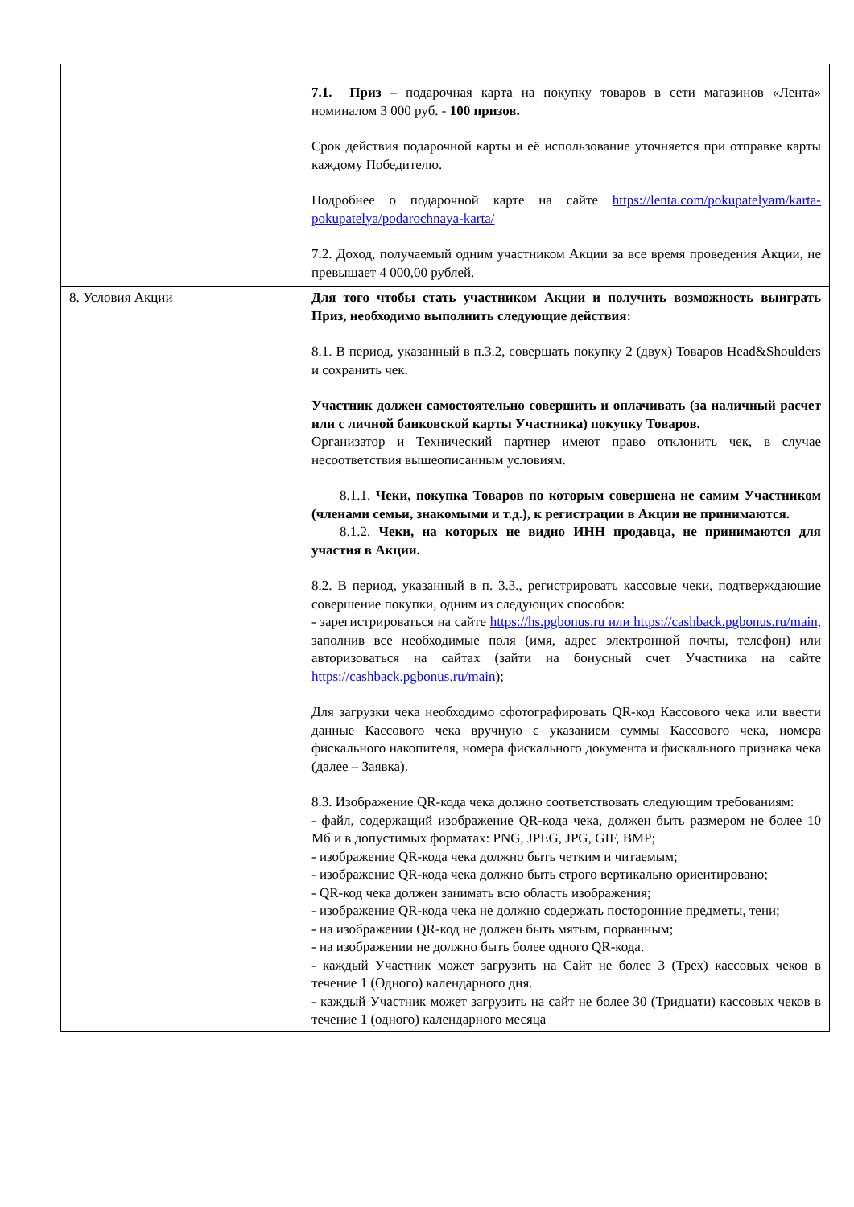| | 7.1. Приз – подарочная карта на покупку товаров в сети магазинов «Лента» номиналом 3 000 руб. - 100 призов. Срок действия подарочной карты и её использование уточняется при отправке карты каждому Победителю. Подробнее о подарочной карте на сайте https://lenta.com/pokupatelyam/karta-pokupatelya/podarochnaya-karta/ 7.2. Доход, получаемый одним участником Акции за все время проведения Акции, не превышает 4 000,00 рублей. |
| 8. Условия Акции | Для того чтобы стать участником Акции и получить возможность выиграть Приз, необходимо выполнить следующие действия: 8.1. В период, указанный в п.3.2, совершать покупку 2 (двух) Товаров Head&Shoulders и сохранить чек. Участник должен самостоятельно совершить и оплачивать (за наличный расчет или с личной банковской карты Участника) покупку Товаров. Организатор и Технический партнер имеют право отклонить чек, в случае несоответствия вышеописанным условиям. 8.1.1. Чеки, покупка Товаров по которым совершена не самим Участником (членами семьи, знакомыми и т.д.), к регистрации в Акции не принимаются. 8.1.2. Чеки, на которых не видно ИНН продавца, не принимаются для участия в Акции. 8.2. В период, указанный в п. 3.3., регистрировать кассовые чеки, подтверждающие совершение покупки, одним из следующих способов: - зарегистрироваться на сайте https://hs.pgbonus.ru или https://cashback.pgbonus.ru/main, заполнив все необходимые поля (имя, адрес электронной почты, телефон) или авторизоваться на сайтах (зайти на бонусный счет Участника на сайте https://cashback.pgbonus.ru/main ); Для загрузки чека необходимо сфотографировать QR-код Кассового чека или ввести данные Кассового чека вручную с указанием суммы Кассового чека, номера фискального накопителя, номера фискального документа и фискального признака чека (далее – Заявка). 8.3. Изображение QR-кода чека должно соответствовать следующим требованиям: - файл, содержащий изображение QR-кода чека, должен быть размером не более 10 Мб и в допустимых форматах: PNG, JPEG, JPG, GIF, BMP; - изображение QR-кода чека должно быть четким и читаемым; - изображение QR-кода чека должно быть строго вертикально ориентировано; - QR-код чека должен занимать всю область изображения; - изображение QR-кода чека не должно содержать посторонние предметы, тени; - на изображении QR-код не должен быть мятым, порванным; - на изображении не должно быть более одного QR-кода. - каждый Участник может загрузить на Сайт не более 3 (Трех) кассовых чеков в течение 1 (Одного) календарного дня. - каждый Участник может загрузить на сайт не более 30 (Тридцати) кассовых чеков в течение 1 (одного) календарного месяца |